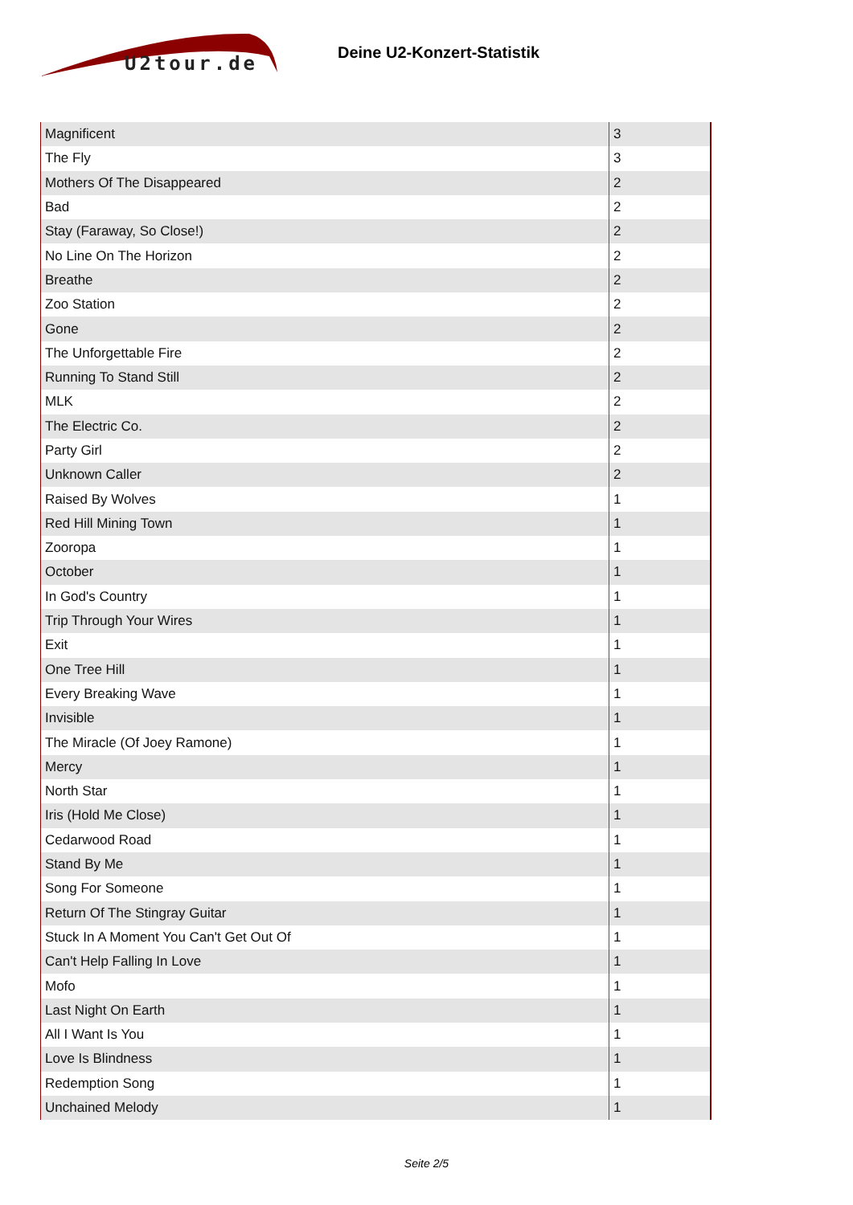U2tour.de
Deine U2-Konzert-Statistik
| Magnificent | 3 |
| The Fly | 3 |
| Mothers Of The Disappeared | 2 |
| Bad | 2 |
| Stay (Faraway, So Close!) | 2 |
| No Line On The Horizon | 2 |
| Breathe | 2 |
| Zoo Station | 2 |
| Gone | 2 |
| The Unforgettable Fire | 2 |
| Running To Stand Still | 2 |
| MLK | 2 |
| The Electric Co. | 2 |
| Party Girl | 2 |
| Unknown Caller | 2 |
| Raised By Wolves | 1 |
| Red Hill Mining Town | 1 |
| Zooropa | 1 |
| October | 1 |
| In God's Country | 1 |
| Trip Through Your Wires | 1 |
| Exit | 1 |
| One Tree Hill | 1 |
| Every Breaking Wave | 1 |
| Invisible | 1 |
| The Miracle (Of Joey Ramone) | 1 |
| Mercy | 1 |
| North Star | 1 |
| Iris (Hold Me Close) | 1 |
| Cedarwood Road | 1 |
| Stand By Me | 1 |
| Song For Someone | 1 |
| Return Of The Stingray Guitar | 1 |
| Stuck In A Moment You Can't Get Out Of | 1 |
| Can't Help Falling In Love | 1 |
| Mofo | 1 |
| Last Night On Earth | 1 |
| All I Want Is You | 1 |
| Love Is Blindness | 1 |
| Redemption Song | 1 |
| Unchained Melody | 1 |
Seite 2/5